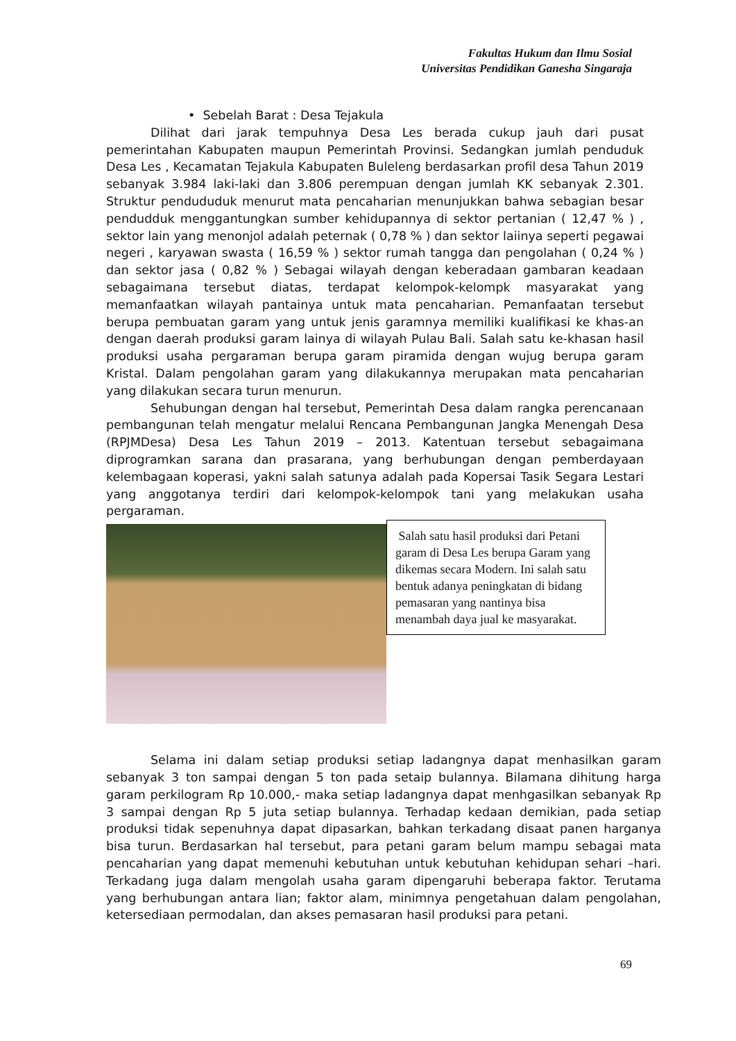Fakultas Hukum dan Ilmu Sosial
Universitas Pendidikan Ganesha Singaraja
• Sebelah Barat : Desa Tejakula
Dilihat dari jarak tempuhnya Desa Les berada cukup jauh dari pusat pemerintahan Kabupaten maupun Pemerintah Provinsi. Sedangkan jumlah penduduk Desa Les , Kecamatan Tejakula Kabupaten Buleleng berdasarkan profil desa Tahun 2019 sebanyak 3.984 laki-laki dan 3.806 perempuan dengan jumlah KK sebanyak 2.301. Struktur pendududuk menurut mata pencaharian menunjukkan bahwa sebagian besar pendudduk menggantungkan sumber kehidupannya di sektor pertanian ( 12,47 % ) , sektor lain yang menonjol adalah peternak ( 0,78 % ) dan sektor laiinya seperti pegawai negeri , karyawan swasta ( 16,59 % ) sektor rumah tangga dan pengolahan ( 0,24 % ) dan sektor jasa ( 0,82 % ) Sebagai wilayah dengan keberadaan gambaran keadaan sebagaimana tersebut diatas, terdapat kelompok-kelompk masyarakat yang memanfaatkan wilayah pantainya untuk mata pencaharian. Pemanfaatan tersebut berupa pembuatan garam yang untuk jenis garamnya memiliki kualifikasi ke khas-an dengan daerah produksi garam lainya di wilayah Pulau Bali. Salah satu ke-khasan hasil produksi usaha pergaraman berupa garam piramida dengan wujug berupa garam Kristal. Dalam pengolahan garam yang dilakukannya merupakan mata pencaharian yang dilakukan secara turun menurun.
Sehubungan dengan hal tersebut, Pemerintah Desa dalam rangka perencanaan pembangunan telah mengatur melalui Rencana Pembangunan Jangka Menengah Desa (RPJMDesa) Desa Les Tahun 2019 – 2013. Katentuan tersebut sebagaimana diprogramkan sarana dan prasarana, yang berhubungan dengan pemberdayaan kelembagaan koperasi, yakni salah satunya adalah pada Kopersai Tasik Segara Lestari yang anggotanya terdiri dari kelompok-kelompok tani yang melakukan usaha pergaraman.
Salah satu hasil produksi dari Petani garam di Desa Les berupa Garam yang dikemas secara Modern. Ini salah satu bentuk adanya peningkatan di bidang pemasaran yang nantinya bisa menambah daya jual ke masyarakat.
Selama ini dalam setiap produksi setiap ladangnya dapat menhasilkan garam sebanyak 3 ton sampai dengan 5 ton pada setaip bulannya. Bilamana dihitung harga garam perkilogram Rp 10.000,- maka setiap ladangnya dapat menhgasilkan sebanyak Rp 3 sampai dengan Rp 5 juta setiap bulannya. Terhadap kedaan demikian, pada setiap produksi tidak sepenuhnya dapat dipasarkan, bahkan terkadang disaat panen harganya bisa turun. Berdasarkan hal tersebut, para petani garam belum mampu sebagai mata pencaharian yang dapat memenuhi kebutuhan untuk kebutuhan kehidupan sehari –hari. Terkadang juga dalam mengolah usaha garam dipengaruhi beberapa faktor. Terutama yang berhubungan antara lian; faktor alam, minimnya pengetahuan dalam pengolahan, ketersediaan permodalan, dan akses pemasaran hasil produksi para petani.
69